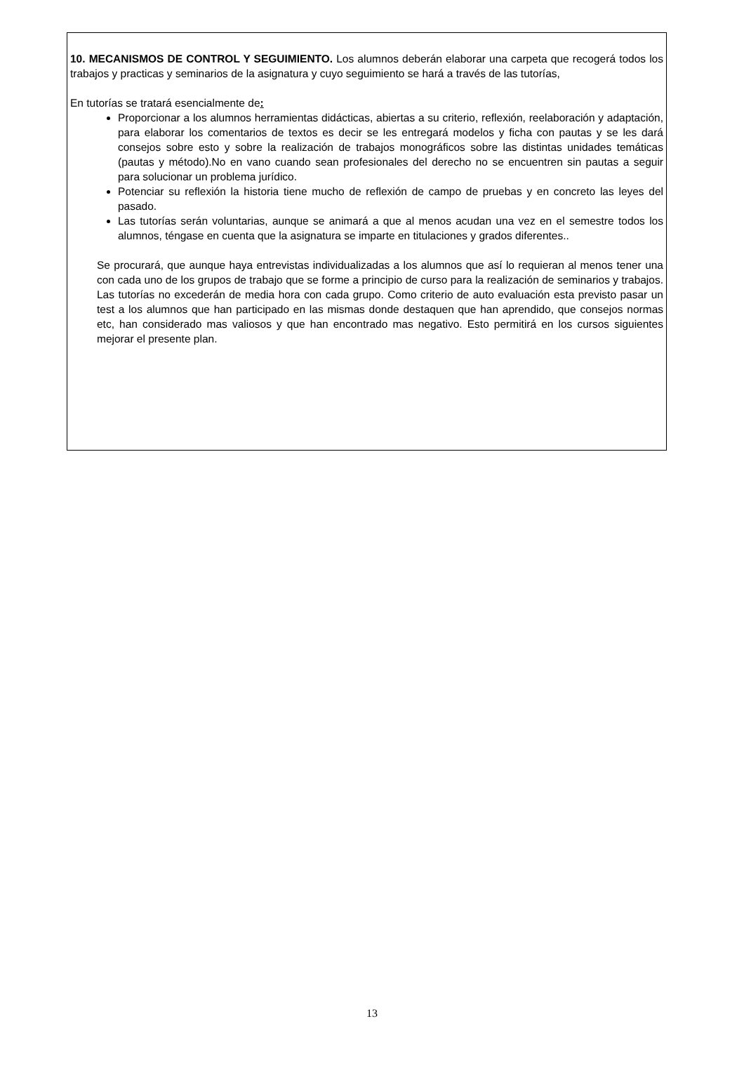10. MECANISMOS DE CONTROL Y SEGUIMIENTO. Los alumnos deberán elaborar una carpeta que recogerá todos los trabajos y practicas y seminarios de la asignatura y cuyo seguimiento se hará a través de las tutorías,
En tutorías se tratará esencialmente de:
Proporcionar a los alumnos herramientas didácticas, abiertas a su criterio, reflexión, reelaboración y adaptación, para elaborar los comentarios de textos es decir se les entregará modelos y ficha con pautas y se les dará consejos sobre esto y sobre la realización de trabajos monográficos sobre las distintas unidades temáticas (pautas y método).No en vano cuando sean profesionales del derecho no se encuentren sin pautas a seguir para solucionar un problema jurídico.
Potenciar su reflexión la historia tiene mucho de reflexión de campo de pruebas y en concreto las leyes del pasado.
Las tutorías serán voluntarias, aunque se animará a que al menos acudan una vez en el semestre todos los alumnos, téngase en cuenta que la asignatura se imparte en titulaciones y grados diferentes..
Se procurará, que aunque haya entrevistas individualizadas a los alumnos que así lo requieran al menos tener una con cada uno de los grupos de trabajo que se forme a principio de curso para la realización de seminarios y trabajos. Las tutorías no excederán de media hora con cada grupo. Como criterio de auto evaluación esta previsto pasar un test a los alumnos que han participado en las mismas donde destaquen que han aprendido, que consejos normas etc, han considerado mas valiosos y que han encontrado mas negativo. Esto permitirá en los cursos siguientes mejorar el presente plan.
13